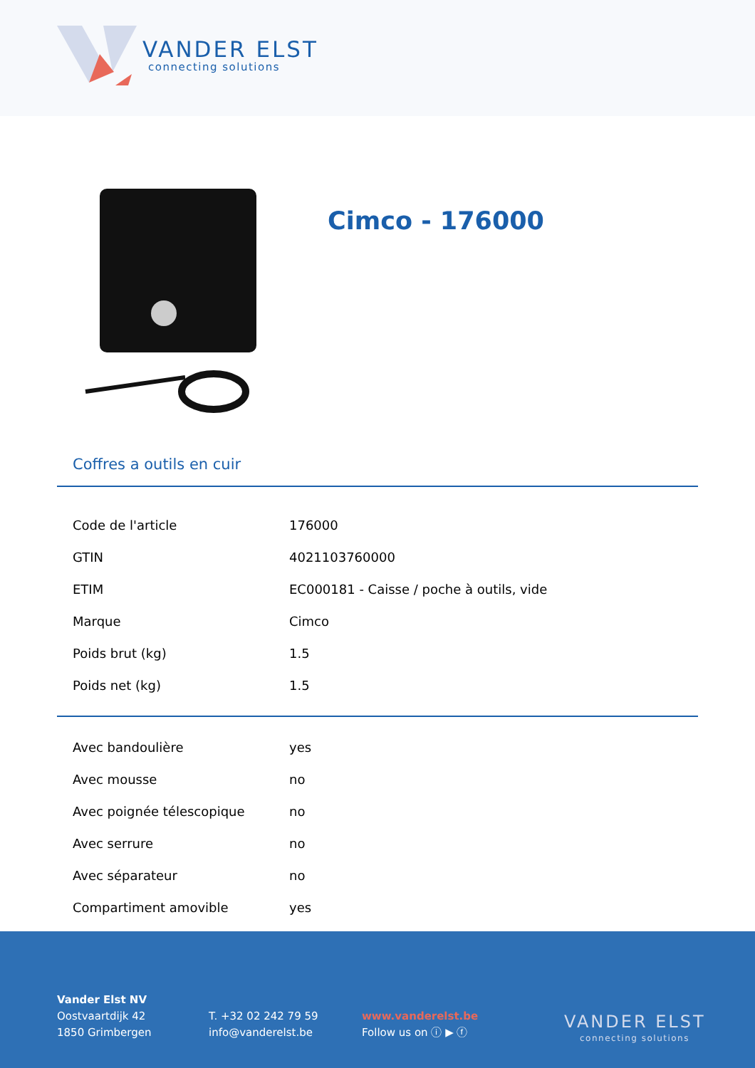VANDER ELST
connecting solutions
Cimco - 176000
Coffres a outils en cuir
| Code de l'article | 176000 |
| GTIN | 4021103760000 |
| ETIM | EC000181 - Caisse / poche à outils, vide |
| Marque | Cimco |
| Poids brut (kg) | 1.5 |
| Poids net (kg) | 1.5 |
| Avec bandoulière | yes |
| Avec mousse | no |
| Avec poignée télescopique | no |
| Avec serrure | no |
| Avec séparateur | no |
| Compartiment amovible | yes |
Vander Elst NV
Oostvaartdijk 42
1850 Grimbergen
T. +32 02 242 79 59
info@vanderelst.be
www.vanderelst.be
Follow us on ⓘ ▶ ⓕ
VANDER ELST
connecting solutions